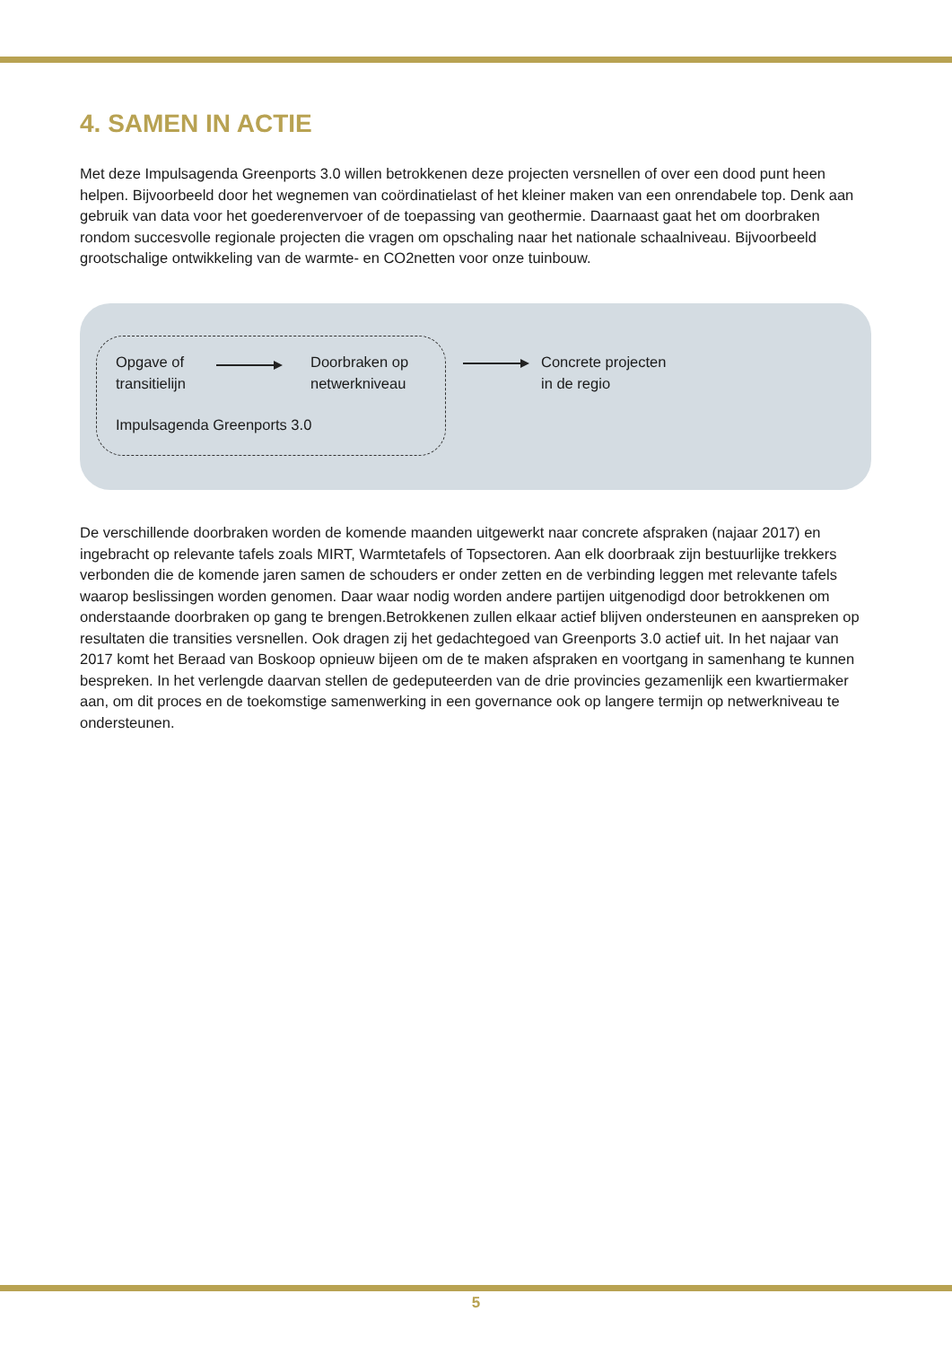4. SAMEN IN ACTIE
Met deze Impulsagenda Greenports 3.0 willen betrokkenen deze projecten versnellen of over een dood punt heen helpen. Bijvoorbeeld door het wegnemen van coördinatielast of het kleiner maken van een onrendabele top. Denk aan gebruik van data voor het goederenvervoer of de toepassing van geothermie. Daarnaast gaat het om doorbraken rondom succesvolle regionale projecten die vragen om opschaling naar het nationale schaalniveau. Bijvoorbeeld grootschalige ontwikkeling van de warmte- en CO2netten voor onze tuinbouw.
Opgave of
transitielijn
Doorbraken op
netwerkniveau
Impulsagenda Greenports 3.0
Concrete projecten
in de regio
De verschillende doorbraken worden de komende maanden uitgewerkt naar concrete afspraken (najaar 2017) en ingebracht op relevante tafels zoals MIRT, Warmtetafels of Topsectoren. Aan elk doorbraak zijn bestuurlijke trekkers verbonden die de komende jaren samen de schouders er onder zetten en de verbinding leggen met relevante tafels waarop beslissingen worden genomen. Daar waar nodig worden andere partijen uitgenodigd door betrokkenen om onderstaande doorbraken op gang te brengen.Betrokkenen zullen elkaar actief blijven ondersteunen en aanspreken op resultaten die transities versnellen. Ook dragen zij het gedachtegoed van Greenports 3.0 actief uit. In het najaar van 2017 komt het Beraad van Boskoop opnieuw bijeen om de te maken afspraken en voortgang in samenhang te kunnen bespreken. In het verlengde daarvan stellen de gedeputeerden van de drie provincies gezamenlijk een kwartiermaker aan, om dit proces en de toekomstige samenwerking in een governance ook op langere termijn op netwerkniveau te ondersteunen.
5